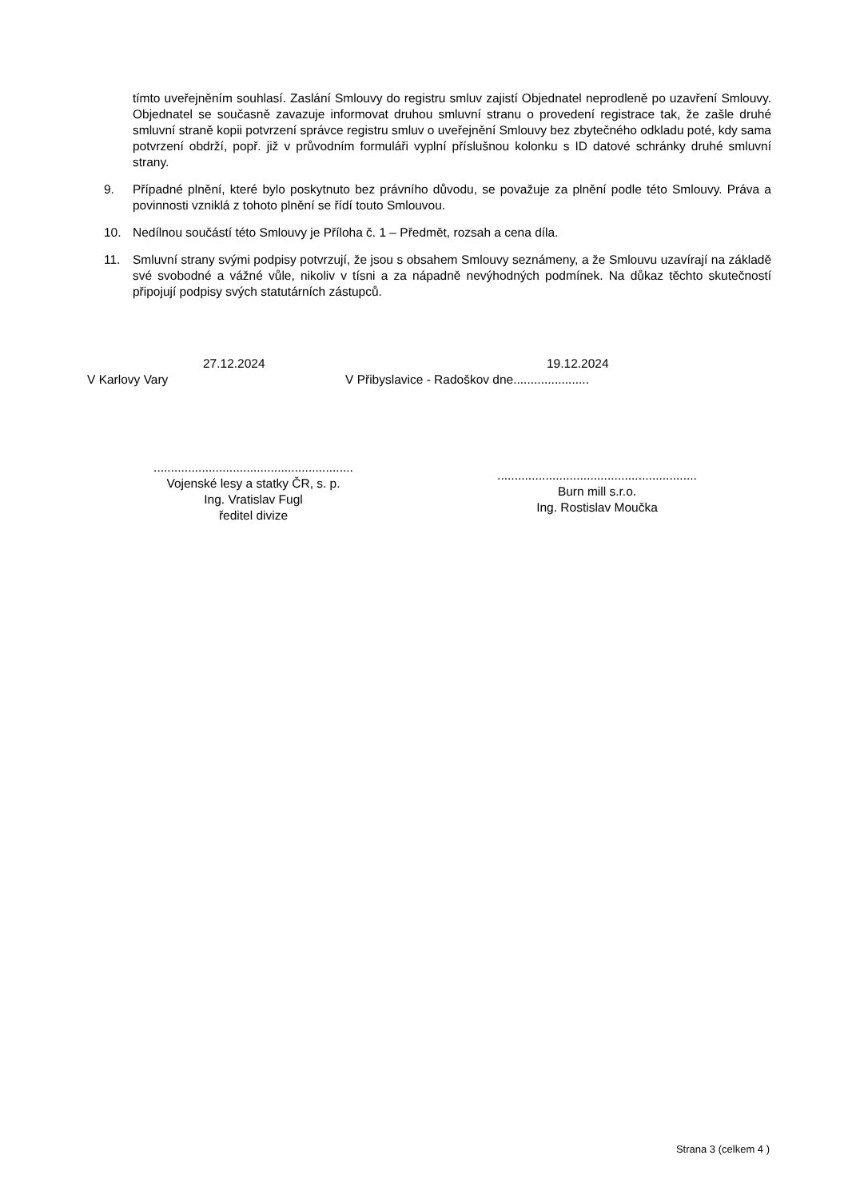tímto uveřejněním souhlasí. Zaslání Smlouvy do registru smluv zajistí Objednatel neprodleně po uzavření Smlouvy. Objednatel se současně zavazuje informovat druhou smluvní stranu o provedení registrace tak, že zašle druhé smluvní straně kopii potvrzení správce registru smluv o uveřejnění Smlouvy bez zbytečného odkladu poté, kdy sama potvrzení obdrží, popř. již v průvodním formuláři vyplní příslušnou kolonku s ID datové schránky druhé smluvní strany.
9. Případné plnění, které bylo poskytnuto bez právního důvodu, se považuje za plnění podle této Smlouvy. Práva a povinnosti vzniklá z tohoto plnění se řídí touto Smlouvou.
10. Nedílnou součástí této Smlouvy je Příloha č. 1 – Předmět, rozsah a cena díla.
11. Smluvní strany svými podpisy potvrzují, že jsou s obsahem Smlouvy seznámeny, a že Smlouvu uzavírají na základě své svobodné a vážné vůle, nikoliv v tísni a za nápadně nevýhodných podmínek. Na důkaz těchto skutečností připojují podpisy svých statutárních zástupců.
27.12.2024
V Karlovy Vary
19.12.2024
V Přibyslavice - Radoškov dne......................
..........................................................
Vojenské lesy a statky ČR, s. p.
Ing. Vratislav Fugl
ředitel divize
..........................................................
Burn mill s.r.o.
Ing. Rostislav Moučka
Strana 3 (celkem 4 )